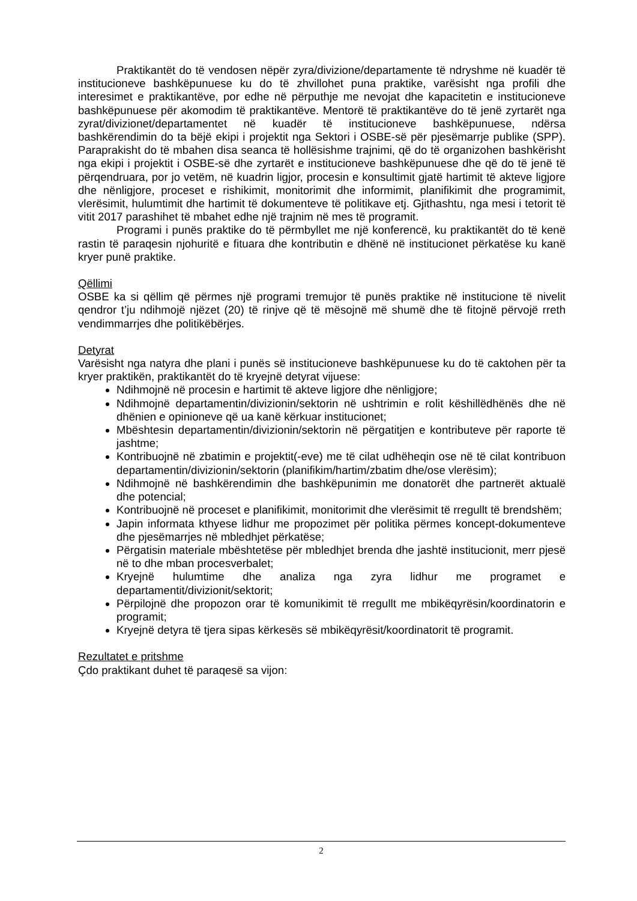Praktikantët do të vendosen nëpër zyra/divizione/departamente të ndryshme në kuadër të institucioneve bashkëpunuese ku do të zhvillohet puna praktike, varësisht nga profili dhe interesimet e praktikantëve, por edhe në përputhje me nevojat dhe kapacitetin e institucioneve bashkëpunuese për akomodim të praktikantëve. Mentorë të praktikantëve do të jenë zyrtarët nga zyrat/divizionet/departamentet në kuadër të institucioneve bashkëpunuese, ndërsa bashkërendimin do ta bëjë ekipi i projektit nga Sektori i OSBE-së për pjesëmarrje publike (SPP). Paraprakisht do të mbahen disa seanca të hollësishme trajnimi, që do të organizohen bashkërisht nga ekipi i projektit i OSBE-së dhe zyrtarët e institucioneve bashkëpunuese dhe që do të jenë të përqendruara, por jo vetëm, në kuadrin ligjor, procesin e konsultimit gjatë hartimit të akteve ligjore dhe nënligjore, proceset e rishikimit, monitorimit dhe informimit, planifikimit dhe programimit, vlerësimit, hulumtimit dhe hartimit të dokumenteve të politikave etj. Gjithashtu, nga mesi i tetorit të vitit 2017 parashihet të mbahet edhe një trajnim në mes të programit.
Programi i punës praktike do të përmbyllet me një konferencë, ku praktikantët do të kenë rastin të paraqesin njohuritë e fituara dhe kontributin e dhënë në institucionet përkatëse ku kanë kryer punë praktike.
Qëllimi
OSBE ka si qëllim që përmes një programi tremujor të punës praktike në institucione të nivelit qendror t’ju ndihmojë njëzet (20) të rinjve që të mësojnë më shumë dhe të fitojnë përvojë rreth vendimmarrjes dhe politikëbërjes.
Detyrat
Varësisht nga natyra dhe plani i punës së institucioneve bashkëpunuese ku do të caktohen për ta kryer praktikën, praktikantët do të kryejnë detyrat vijuese:
Ndihmojnë në procesin e hartimit të akteve ligjore dhe nënligjore;
Ndihmojnë departamentin/divizionin/sektorin në ushtrimin e rolit këshillëdhënës dhe në dhënien e opinioneve që ua kanë kërkuar institucionet;
Mbështesin departamentin/divizionin/sektorin në përgatitjen e kontributeve për raporte të jashtme;
Kontribuojnë në zbatimin e projektit(-eve) me të cilat udhëheqin ose në të cilat kontribuon departamentin/divizionin/sektorin (planifikim/hartim/zbatim dhe/ose vlerësim);
Ndihmojnë në bashkërendimin dhe bashkëpunimin me donatorët dhe partnerët aktualë dhe potencial;
Kontribuojnë në proceset e planifikimit, monitorimit dhe vlerësimit të rregullt të brendshëm;
Japin informata kthyese lidhur me propozimet për politika përmes koncept-dokumenteve dhe pjesëmarrjes në mbledhjet përkatëse;
Përgatisin materiale mbështetëse për mbledhjet brenda dhe jashtë institucionit, merr pjesë në to dhe mban procesverbalet;
Kryejnë hulumtime dhe analiza nga zyra lidhur me programet e departamentit/divizionit/sektorit;
Përpilojnë dhe propozon orar të komunikimit të rregullt me mbikëqyrësin/koordinatorin e programit;
Kryejnë detyra të tjera sipas kërkesës së mbikëqyrësit/koordinatorit të programit.
Rezultatet e pritshme
Çdo praktikant duhet të paraqesë sa vijon:
2